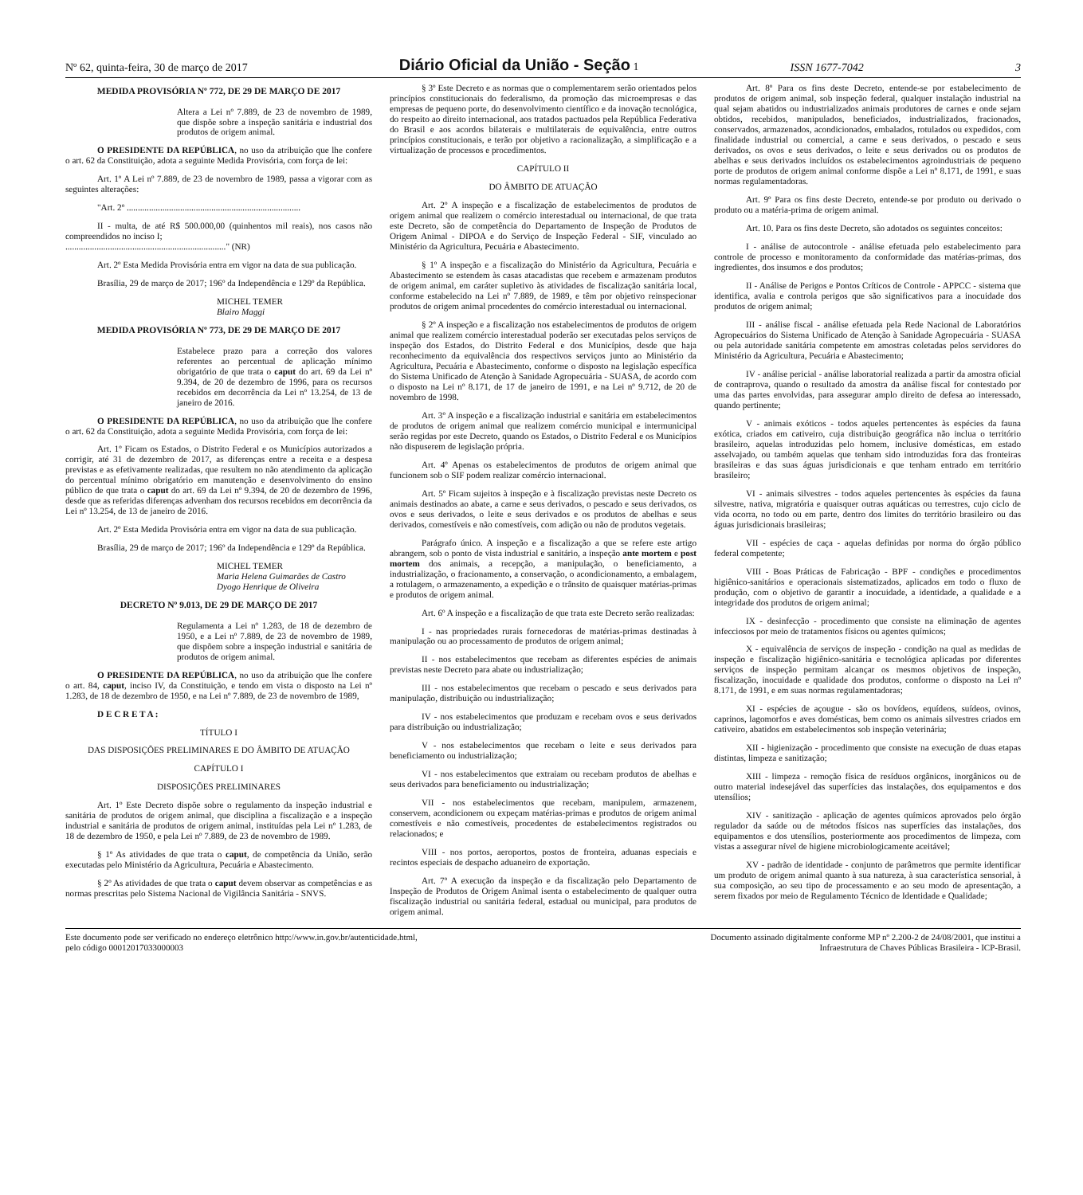Nº 62, quinta-feira, 30 de março de 2017 Diário Oficial da União - Seção 1 ISSN 1677-7042 3
MEDIDA PROVISÓRIA Nº 772, DE 29 DE MARÇO DE 2017
Altera a Lei nº 7.889, de 23 de novembro de 1989, que dispõe sobre a inspeção sanitária e industrial dos produtos de origem animal.
O PRESIDENTE DA REPÚBLICA, no uso da atribuição que lhe confere o art. 62 da Constituição, adota a seguinte Medida Provisória, com força de lei:
Art. 1º A Lei nº 7.889, de 23 de novembro de 1989, passa a vigorar com as seguintes alterações:
"Art. 2º ..............................................................................
II - multa, de até R$ 500.000,00 (quinhentos mil reais), nos casos não compreendidos no inciso I;
........................................................................" (NR)
Art. 2º Esta Medida Provisória entra em vigor na data de sua publicação.
Brasília, 29 de março de 2017; 196º da Independência e 129º da República.
MICHEL TEMER
Blairo Maggi
MEDIDA PROVISÓRIA Nº 773, DE 29 DE MARÇO DE 2017
Estabelece prazo para a correção dos valores referentes ao percentual de aplicação mínimo obrigatório de que trata o caput do art. 69 da Lei nº 9.394, de 20 de dezembro de 1996, para os recursos recebidos em decorrência da Lei nº 13.254, de 13 de janeiro de 2016.
O PRESIDENTE DA REPÚBLICA, no uso da atribuição que lhe confere o art. 62 da Constituição, adota a seguinte Medida Provisória, com força de lei:
Art. 1º Ficam os Estados, o Distrito Federal e os Municípios autorizados a corrigir, até 31 de dezembro de 2017, as diferenças entre a receita e a despesa previstas e as efetivamente realizadas, que resultem no não atendimento da aplicação do percentual mínimo obrigatório em manutenção e desenvolvimento do ensino público de que trata o caput do art. 69 da Lei nº 9.394, de 20 de dezembro de 1996, desde que as referidas diferenças advenham dos recursos recebidos em decorrência da Lei nº 13.254, de 13 de janeiro de 2016.
Art. 2º Esta Medida Provisória entra em vigor na data de sua publicação.
Brasília, 29 de março de 2017; 196º da Independência e 129º da República.
MICHEL TEMER
Maria Helena Guimarães de Castro
Dyogo Henrique de Oliveira
DECRETO Nº 9.013, DE 29 DE MARÇO DE 2017
Regulamenta a Lei nº 1.283, de 18 de dezembro de 1950, e a Lei nº 7.889, de 23 de novembro de 1989, que dispõem sobre a inspeção industrial e sanitária de produtos de origem animal.
O PRESIDENTE DA REPÚBLICA, no uso da atribuição que lhe confere o art. 84, caput, inciso IV, da Constituição, e tendo em vista o disposto na Lei nº 1.283, de 18 de dezembro de 1950, e na Lei nº 7.889, de 23 de novembro de 1989,
D E C R E T A :
TÍTULO I
DAS DISPOSIÇÕES PRELIMINARES E DO ÂMBITO DE ATUAÇÃO
CAPÍTULO I
DISPOSIÇÕES PRELIMINARES
Art. 1º Este Decreto dispõe sobre o regulamento da inspeção industrial e sanitária de produtos de origem animal, que disciplina a fiscalização e a inspeção industrial e sanitária de produtos de origem animal, instituídas pela Lei nº 1.283, de 18 de dezembro de 1950, e pela Lei nº 7.889, de 23 de novembro de 1989.
§ 1º As atividades de que trata o caput, de competência da União, serão executadas pelo Ministério da Agricultura, Pecuária e Abastecimento.
§ 2º As atividades de que trata o caput devem observar as competências e as normas prescritas pelo Sistema Nacional de Vigilância Sanitária - SNVS.
§ 3º Este Decreto e as normas que o complementarem serão orientados pelos princípios constitucionais do federalismo, da promoção das microempresas e das empresas de pequeno porte, do desenvolvimento científico e da inovação tecnológica, do respeito ao direito internacional, aos tratados pactuados pela República Federativa do Brasil e aos acordos bilaterais e multilaterais de equivalência, entre outros princípios constitucionais, e terão por objetivo a racionalização, a simplificação e a virtualização de processos e procedimentos.
CAPÍTULO II
DO ÂMBITO DE ATUAÇÃO
Art. 2º A inspeção e a fiscalização de estabelecimentos de produtos de origem animal que realizem o comércio interestadual ou internacional, de que trata este Decreto, são de competência do Departamento de Inspeção de Produtos de Origem Animal - DIPOA e do Serviço de Inspeção Federal - SIF, vinculado ao Ministério da Agricultura, Pecuária e Abastecimento.
§ 1º A inspeção e a fiscalização do Ministério da Agricultura, Pecuária e Abastecimento se estendem às casas atacadistas que recebem e armazenam produtos de origem animal, em caráter supletivo às atividades de fiscalização sanitária local, conforme estabelecido na Lei nº 7.889, de 1989, e têm por objetivo reinspecionar produtos de origem animal procedentes do comércio interestadual ou internacional.
§ 2º A inspeção e a fiscalização nos estabelecimentos de produtos de origem animal que realizem comércio interestadual poderão ser executadas pelos serviços de inspeção dos Estados, do Distrito Federal e dos Municípios, desde que haja reconhecimento da equivalência dos respectivos serviços junto ao Ministério da Agricultura, Pecuária e Abastecimento, conforme o disposto na legislação específica do Sistema Unificado de Atenção à Sanidade Agropecuária - SUASA, de acordo com o disposto na Lei nº 8.171, de 17 de janeiro de 1991, e na Lei nº 9.712, de 20 de novembro de 1998.
Art. 3º A inspeção e a fiscalização industrial e sanitária em estabelecimentos de produtos de origem animal que realizem comércio municipal e intermunicipal serão regidas por este Decreto, quando os Estados, o Distrito Federal e os Municípios não dispuserem de legislação própria.
Art. 4º Apenas os estabelecimentos de produtos de origem animal que funcionem sob o SIF podem realizar comércio internacional.
Art. 5º Ficam sujeitos à inspeção e à fiscalização previstas neste Decreto os animais destinados ao abate, a carne e seus derivados, o pescado e seus derivados, os ovos e seus derivados, o leite e seus derivados e os produtos de abelhas e seus derivados, comestíveis e não comestíveis, com adição ou não de produtos vegetais.
Parágrafo único. A inspeção e a fiscalização a que se refere este artigo abrangem, sob o ponto de vista industrial e sanitário, a inspeção ante mortem e post mortem dos animais, a recepção, a manipulação, o beneficiamento, a industrialização, o fracionamento, a conservação, o acondicionamento, a embalagem, a rotulagem, o armazenamento, a expedição e o trânsito de quaisquer matérias-primas e produtos de origem animal.
Art. 6º A inspeção e a fiscalização de que trata este Decreto serão realizadas:
I - nas propriedades rurais fornecedoras de matérias-primas destinadas à manipulação ou ao processamento de produtos de origem animal;
II - nos estabelecimentos que recebam as diferentes espécies de animais previstas neste Decreto para abate ou industrialização;
III - nos estabelecimentos que recebam o pescado e seus derivados para manipulação, distribuição ou industrialização;
IV - nos estabelecimentos que produzam e recebam ovos e seus derivados para distribuição ou industrialização;
V - nos estabelecimentos que recebam o leite e seus derivados para beneficiamento ou industrialização;
VI - nos estabelecimentos que extraiam ou recebam produtos de abelhas e seus derivados para beneficiamento ou industrialização;
VII - nos estabelecimentos que recebam, manipulem, armazenem, conservem, acondicionem ou expeçam matérias-primas e produtos de origem animal comestíveis e não comestíveis, procedentes de estabelecimentos registrados ou relacionados; e
VIII - nos portos, aeroportos, postos de fronteira, aduanas especiais e recintos especiais de despacho aduaneiro de exportação.
Art. 7º A execução da inspeção e da fiscalização pelo Departamento de Inspeção de Produtos de Origem Animal isenta o estabelecimento de qualquer outra fiscalização industrial ou sanitária federal, estadual ou municipal, para produtos de origem animal.
Art. 8º Para os fins deste Decreto, entende-se por estabelecimento de produtos de origem animal, sob inspeção federal, qualquer instalação industrial na qual sejam abatidos ou industrializados animais produtores de carnes e onde sejam obtidos, recebidos, manipulados, beneficiados, industrializados, fracionados, conservados, armazenados, acondicionados, embalados, rotulados ou expedidos, com finalidade industrial ou comercial, a carne e seus derivados, o pescado e seus derivados, os ovos e seus derivados, o leite e seus derivados ou os produtos de abelhas e seus derivados incluídos os estabelecimentos agroindustriais de pequeno porte de produtos de origem animal conforme dispõe a Lei nº 8.171, de 1991, e suas normas regulamentadoras.
Art. 9º Para os fins deste Decreto, entende-se por produto ou derivado o produto ou a matéria-prima de origem animal.
Art. 10. Para os fins deste Decreto, são adotados os seguintes conceitos:
I - análise de autocontrole - análise efetuada pelo estabelecimento para controle de processo e monitoramento da conformidade das matérias-primas, dos ingredientes, dos insumos e dos produtos;
II - Análise de Perigos e Pontos Críticos de Controle - APPCC - sistema que identifica, avalia e controla perigos que são significativos para a inocuidade dos produtos de origem animal;
III - análise fiscal - análise efetuada pela Rede Nacional de Laboratórios Agropecuários do Sistema Unificado de Atenção à Sanidade Agropecuária - SUASA ou pela autoridade sanitária competente em amostras coletadas pelos servidores do Ministério da Agricultura, Pecuária e Abastecimento;
IV - análise pericial - análise laboratorial realizada a partir da amostra oficial de contraprova, quando o resultado da amostra da análise fiscal for contestado por uma das partes envolvidas, para assegurar amplo direito de defesa ao interessado, quando pertinente;
V - animais exóticos - todos aqueles pertencentes às espécies da fauna exótica, criados em cativeiro, cuja distribuição geográfica não inclua o território brasileiro, aquelas introduzidas pelo homem, inclusive domésticas, em estado asselvajado, ou também aquelas que tenham sido introduzidas fora das fronteiras brasileiras e das suas águas jurisdicionais e que tenham entrado em território brasileiro;
VI - animais silvestres - todos aqueles pertencentes às espécies da fauna silvestre, nativa, migratória e quaisquer outras aquáticas ou terrestres, cujo ciclo de vida ocorra, no todo ou em parte, dentro dos limites do território brasileiro ou das águas jurisdicionais brasileiras;
VII - espécies de caça - aquelas definidas por norma do órgão público federal competente;
VIII - Boas Práticas de Fabricação - BPF - condições e procedimentos higiênico-sanitários e operacionais sistematizados, aplicados em todo o fluxo de produção, com o objetivo de garantir a inocuidade, a identidade, a qualidade e a integridade dos produtos de origem animal;
IX - desinfecção - procedimento que consiste na eliminação de agentes infecciosos por meio de tratamentos físicos ou agentes químicos;
X - equivalência de serviços de inspeção - condição na qual as medidas de inspeção e fiscalização higiênico-sanitária e tecnológica aplicadas por diferentes serviços de inspeção permitam alcançar os mesmos objetivos de inspeção, fiscalização, inocuidade e qualidade dos produtos, conforme o disposto na Lei nº 8.171, de 1991, e em suas normas regulamentadoras;
XI - espécies de açougue - são os bovídeos, equídeos, suídeos, ovinos, caprinos, lagomorfos e aves domésticas, bem como os animais silvestres criados em cativeiro, abatidos em estabelecimentos sob inspeção veterinária;
XII - higienização - procedimento que consiste na execução de duas etapas distintas, limpeza e sanitização;
XIII - limpeza - remoção física de resíduos orgânicos, inorgânicos ou de outro material indesejável das superfícies das instalações, dos equipamentos e dos utensílios;
XIV - sanitização - aplicação de agentes químicos aprovados pelo órgão regulador da saúde ou de métodos físicos nas superfícies das instalações, dos equipamentos e dos utensílios, posteriormente aos procedimentos de limpeza, com vistas a assegurar nível de higiene microbiologicamente aceitável;
XV - padrão de identidade - conjunto de parâmetros que permite identificar um produto de origem animal quanto à sua natureza, à sua característica sensorial, à sua composição, ao seu tipo de processamento e ao seu modo de apresentação, a serem fixados por meio de Regulamento Técnico de Identidade e Qualidade;
Este documento pode ser verificado no endereço eletrônico http://www.in.gov.br/autenticidade.html,
pelo código 00012017033000003 Documento assinado digitalmente conforme MP nº 2.200-2 de 24/08/2001, que institui a
Infraestrutura de Chaves Públicas Brasileira - ICP-Brasil.